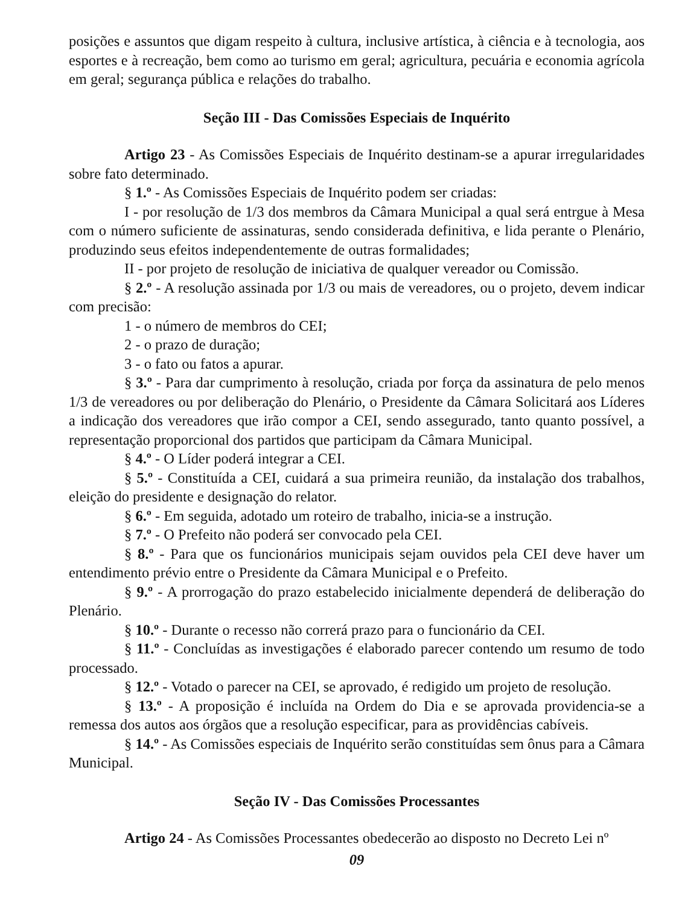posições e assuntos que digam respeito à cultura, inclusive artística, à ciência e à tecnologia, aos esportes e à recreação, bem como ao turismo em geral; agricultura, pecuária e economia agrícola em geral; segurança pública e relações do trabalho.
Seção III - Das Comissões Especiais de Inquérito
Artigo 23 - As Comissões Especiais de Inquérito destinam-se a apurar irregularidades sobre fato determinado.
§ 1.º - As Comissões Especiais de Inquérito podem ser criadas:
I - por resolução de 1/3 dos membros da Câmara Municipal a qual será entrgue à Mesa com o número suficiente de assinaturas, sendo considerada definitiva, e lida perante o Plenário, produzindo seus efeitos independentemente de outras formalidades;
II - por projeto de resolução de iniciativa de qualquer vereador ou Comissão.
§ 2.º - A resolução assinada por 1/3 ou mais de vereadores, ou o projeto, devem indicar com precisão:
1 - o número de membros do CEI;
2 - o prazo de duração;
3 - o fato ou fatos a apurar.
§ 3.º - Para dar cumprimento à resolução, criada por força da assinatura de pelo menos 1/3 de vereadores ou por deliberação do Plenário, o Presidente da Câmara Solicitará aos Líderes a indicação dos vereadores que irão compor a CEI, sendo assegurado, tanto quanto possível, a representação proporcional dos partidos que participam da Câmara Municipal.
§ 4.º - O Líder poderá integrar a CEI.
§ 5.º - Constituída a CEI, cuidará a sua primeira reunião, da instalação dos trabalhos, eleição do presidente e designação do relator.
§ 6.º - Em seguida, adotado um roteiro de trabalho, inicia-se a instrução.
§ 7.º - O Prefeito não poderá ser convocado pela CEI.
§ 8.º - Para que os funcionários municipais sejam ouvidos pela CEI deve haver um entendimento prévio entre o Presidente da Câmara Municipal e o Prefeito.
§ 9.º - A prorrogação do prazo estabelecido inicialmente dependerá de deliberação do Plenário.
§ 10.º - Durante o recesso não correrá prazo para o funcionário da CEI.
§ 11.º - Concluídas as investigações é elaborado parecer contendo um resumo de todo processado.
§ 12.º - Votado o parecer na CEI, se aprovado, é redigido um projeto de resolução.
§ 13.º - A proposição é incluída na Ordem do Dia e se aprovada providencia-se a remessa dos autos aos órgãos que a resolução especificar, para as providências cabíveis.
§ 14.º - As Comissões especiais de Inquérito serão constituídas sem ônus para a Câmara Municipal.
Seção IV - Das Comissões Processantes
Artigo 24 - As Comissões Processantes obedecerão ao disposto no Decreto Lei nº
09